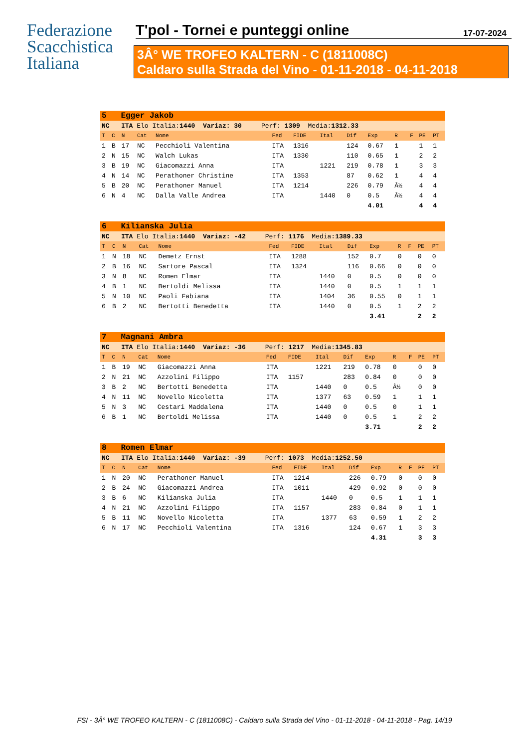Federazione
Scacchistica
Italiana
T'pol - Tornei e punteggi online
17-07-2024
3Â° WE TROFEO KALTERN - C (1811008C)
Caldaro sulla Strada del Vino - 01-11-2018 - 04-11-2018
| 5 Egger Jakob | | | | | | | | | | | | | |
| NC ITA Elo Italia: 1440 Variaz: 30 Perf: 1309 Media: 1312.33 | | | | | | | | | | | | | |
| T | C | N | Cat | Nome | Fed | FIDE | Ital | Dif | Exp | R | F | PE | PT |
| 1 | B | 17 | NC | Pecchioli Valentina | ITA | 1316 | | 124 | 0.67 | 1 | | 1 | 1 |
| 2 | N | 15 | NC | Walch Lukas | ITA | 1330 | | 110 | 0.65 | 1 | | 2 | 2 |
| 3 | B | 19 | NC | Giacomazzi Anna | ITA | | 1221 | 219 | 0.78 | 1 | | 3 | 3 |
| 4 | N | 14 | NC | Perathoner Christine | ITA | 1353 | | 87 | 0.62 | 1 | | 4 | 4 |
| 5 | B | 20 | NC | Perathoner Manuel | ITA | 1214 | | 226 | 0.79 | Â½ | | 4 | 4 |
| 6 | N | 4 | NC | Dalla Valle Andrea | ITA | | 1440 | 0 | 0.5 | Â½ | | 4 | 4 |
| | | | | | | | | | 4.01 | | | 4 | 4 |
| 6 Kilianska Julia | | | | | | | | | | | | | |
| NC ITA Elo Italia: 1440 Variaz: -42 Perf: 1176 Media: 1389.33 | | | | | | | | | | | | | |
| T | C | N | Cat | Nome | Fed | FIDE | Ital | Dif | Exp | R | F | PE | PT |
| 1 | N | 18 | NC | Demetz Ernst | ITA | 1288 | | 152 | 0.7 | 0 | | 0 | 0 |
| 2 | B | 16 | NC | Sartore Pascal | ITA | 1324 | | 116 | 0.66 | 0 | | 0 | 0 |
| 3 | N | 8 | NC | Romen Elmar | ITA | | 1440 | 0 | 0.5 | 0 | | 0 | 0 |
| 4 | B | 1 | NC | Bertoldi Melissa | ITA | | 1440 | 0 | 0.5 | 1 | | 1 | 1 |
| 5 | N | 10 | NC | Paoli Fabiana | ITA | | 1404 | 36 | 0.55 | 0 | | 1 | 1 |
| 6 | B | 2 | NC | Bertotti Benedetta | ITA | | 1440 | 0 | 0.5 | 1 | | 2 | 2 |
| | | | | | | | | | 3.41 | | | 2 | 2 |
| 7 Magnani Ambra | | | | | | | | | | | | | |
| NC ITA Elo Italia: 1440 Variaz: -36 Perf: 1217 Media: 1345.83 | | | | | | | | | | | | | |
| T | C | N | Cat | Nome | Fed | FIDE | Ital | Dif | Exp | R | F | PE | PT |
| 1 | B | 19 | NC | Giacomazzi Anna | ITA | | 1221 | 219 | 0.78 | 0 | | 0 | 0 |
| 2 | N | 21 | NC | Azzolini Filippo | ITA | 1157 | | 283 | 0.84 | 0 | | 0 | 0 |
| 3 | B | 2 | NC | Bertotti Benedetta | ITA | | 1440 | 0 | 0.5 | Â½ | | 0 | 0 |
| 4 | N | 11 | NC | Novello Nicoletta | ITA | | 1377 | 63 | 0.59 | 1 | | 1 | 1 |
| 5 | N | 3 | NC | Cestari Maddalena | ITA | | 1440 | 0 | 0.5 | 0 | | 1 | 1 |
| 6 | B | 1 | NC | Bertoldi Melissa | ITA | | 1440 | 0 | 0.5 | 1 | | 2 | 2 |
| | | | | | | | | | 3.71 | | | 2 | 2 |
| 8 Romen Elmar | | | | | | | | | | | | | |
| NC ITA Elo Italia: 1440 Variaz: -39 Perf: 1073 Media: 1252.50 | | | | | | | | | | | | | |
| T | C | N | Cat | Nome | Fed | FIDE | Ital | Dif | Exp | R | F | PE | PT |
| 1 | N | 20 | NC | Perathoner Manuel | ITA | 1214 | | 226 | 0.79 | 0 | | 0 | 0 |
| 2 | B | 24 | NC | Giacomazzi Andrea | ITA | 1011 | | 429 | 0.92 | 0 | | 0 | 0 |
| 3 | B | 6 | NC | Kilianska Julia | ITA | | 1440 | 0 | 0.5 | 1 | | 1 | 1 |
| 4 | N | 21 | NC | Azzolini Filippo | ITA | 1157 | | 283 | 0.84 | 0 | | 1 | 1 |
| 5 | B | 11 | NC | Novello Nicoletta | ITA | | 1377 | 63 | 0.59 | 1 | | 2 | 2 |
| 6 | N | 17 | NC | Pecchioli Valentina | ITA | 1316 | | 124 | 0.67 | 1 | | 3 | 3 |
| | | | | | | | | | 4.31 | | | 3 | 3 |
FSI - 3Â° WE TROFEO KALTERN - C (1811008C) - Caldaro sulla Strada del Vino - 01-11-2018 - 04-11-2018 - Pag. 14/19